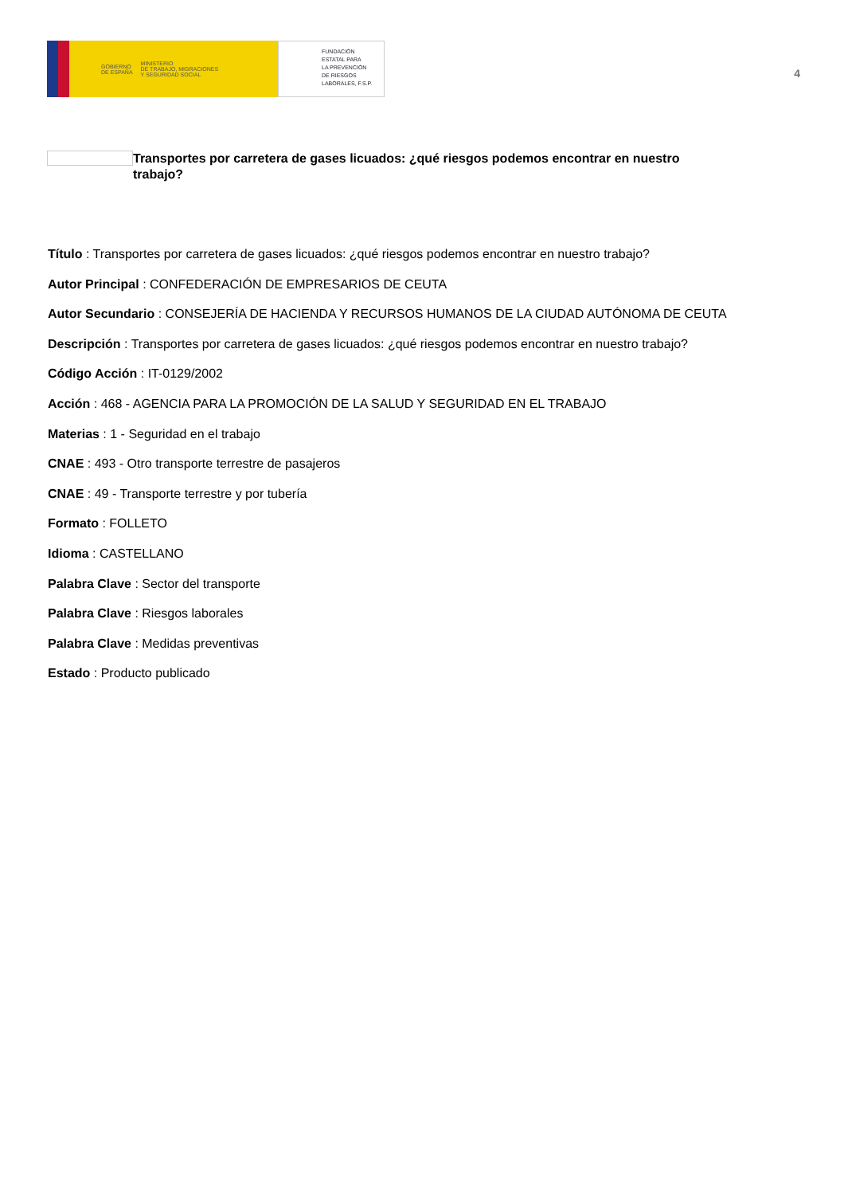GOBIERNO
DE ESPAÑA MINISTERIO
DE TRABAJO, MIGRACIONES
Y SEGURIDAD SOCIAL
FUNDACIÓN
ESTATAL PARA
LA PREVENCIÓN
DE RIESGOS
LABORALES, F.S.P.
4
Transportes por carretera de gases licuados: ¿qué riesgos podemos encontrar en nuestro trabajo?
Título : Transportes por carretera de gases licuados: ¿qué riesgos podemos encontrar en nuestro trabajo?
Autor Principal : CONFEDERACIÓN DE EMPRESARIOS DE CEUTA
Autor Secundario : CONSEJERÍA DE HACIENDA Y RECURSOS HUMANOS DE LA CIUDAD AUTÓNOMA DE CEUTA
Descripción : Transportes por carretera de gases licuados: ¿qué riesgos podemos encontrar en nuestro trabajo?
Código Acción : IT-0129/2002
Acción : 468 - AGENCIA PARA LA PROMOCIÓN DE LA SALUD Y SEGURIDAD EN EL TRABAJO
Materias : 1 - Seguridad en el trabajo
CNAE : 493 - Otro transporte terrestre de pasajeros
CNAE : 49 - Transporte terrestre y por tubería
Formato : FOLLETO
Idioma : CASTELLANO
Palabra Clave : Sector del transporte
Palabra Clave : Riesgos laborales
Palabra Clave : Medidas preventivas
Estado : Producto publicado